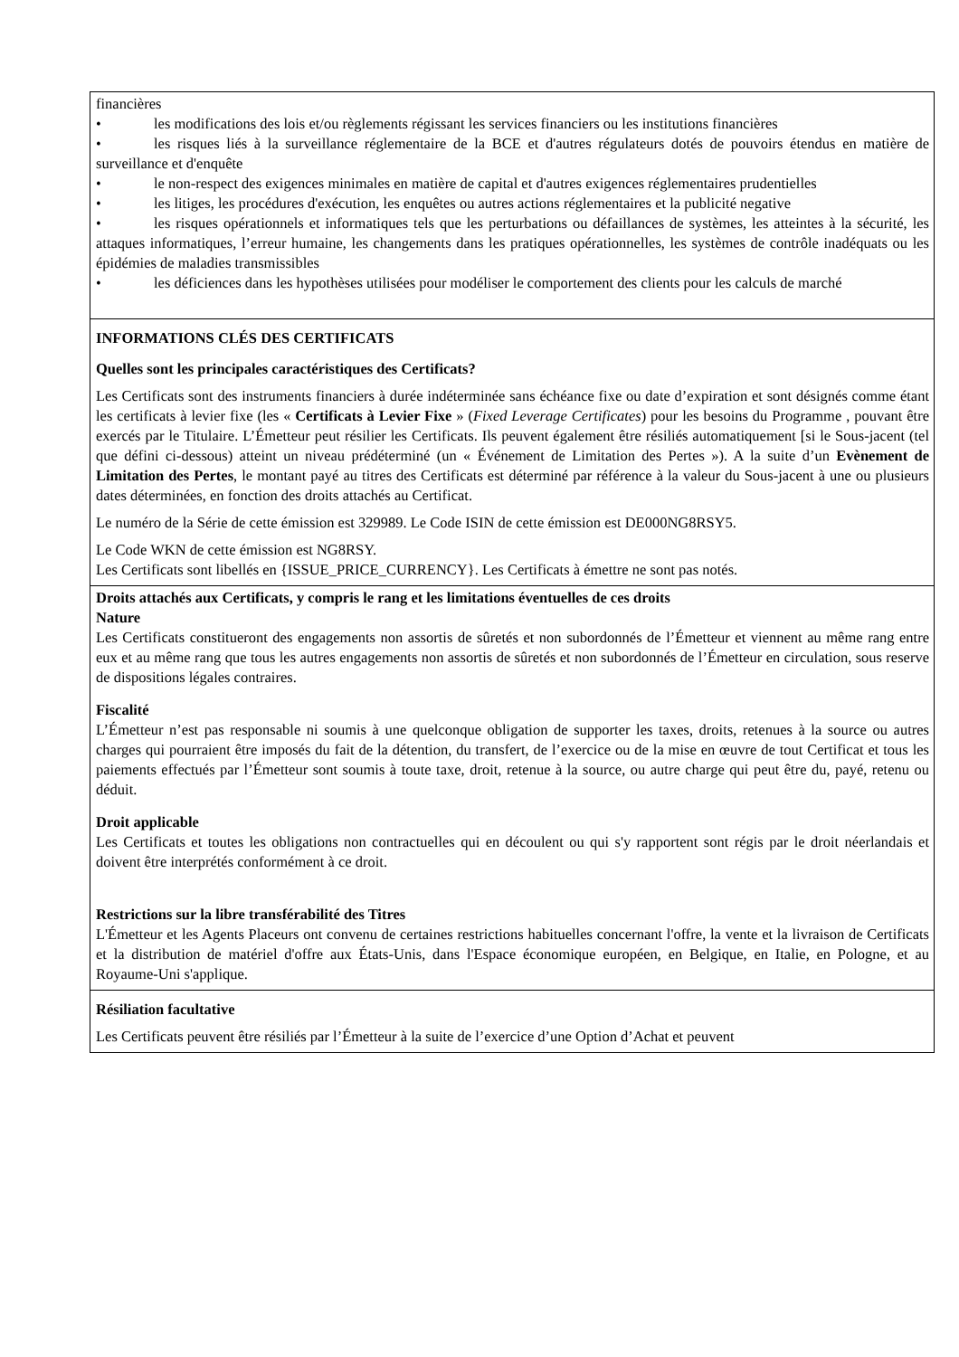financières
• les modifications des lois et/ou règlements régissant les services financiers ou les institutions financières
• les risques liés à la surveillance réglementaire de la BCE et d'autres régulateurs dotés de pouvoirs étendus en matière de surveillance et d'enquête
• le non-respect des exigences minimales en matière de capital et d'autres exigences réglementaires prudentielles
• les litiges, les procédures d'exécution, les enquêtes ou autres actions réglementaires et la publicité negative
• les risques opérationnels et informatiques tels que les perturbations ou défaillances de systèmes, les atteintes à la sécurité, les attaques informatiques, l’erreur humaine, les changements dans les pratiques opérationnelles, les systèmes de contrôle inadéquats ou les épidémies de maladies transmissibles
• les déficiences dans les hypothèses utilisées pour modéliser le comportement des clients pour les calculs de marché
INFORMATIONS CLÉS DES CERTIFICATS
Quelles sont les principales caractéristiques des Certificats?
Les Certificats sont des instruments financiers à durée indéterminée sans échéance fixe ou date d’expiration et sont désignés comme étant les certificats à levier fixe (les « Certificats à Levier Fixe » (Fixed Leverage Certificates) pour les besoins du Programme , pouvant être exercés par le Titulaire. L’Émetteur peut résilier les Certificats. Ils peuvent également être résiliés automatiquement [si le Sous-jacent (tel que défini ci-dessous) atteint un niveau prédéterminé (un « Événement de Limitation des Pertes »). A la suite d’un Evènement de Limitation des Pertes, le montant payé au titres des Certificats est déterminé par référence à la valeur du Sous-jacent à une ou plusieurs dates déterminées, en fonction des droits attachés au Certificat.
Le numéro de la Série de cette émission est 329989. Le Code ISIN de cette émission est DE000NG8RSY5.
Le Code WKN de cette émission est NG8RSY.
Les Certificats sont libellés en {ISSUE_PRICE_CURRENCY}. Les Certificats à émettre ne sont pas notés.
Droits attachés aux Certificats, y compris le rang et les limitations éventuelles de ces droits
Nature
Les Certificats constitueront des engagements non assortis de sûretés et non subordonnés de l’Émetteur et viennent au même rang entre eux et au même rang que tous les autres engagements non assortis de sûretés et non subordonnés de l’Émetteur en circulation, sous reserve de dispositions légales contraires.
Fiscalité
L’Émetteur n’est pas responsable ni soumis à une quelconque obligation de supporter les taxes, droits, retenues à la source ou autres charges qui pourraient être imposés du fait de la détention, du transfert, de l’exercice ou de la mise en œuvre de tout Certificat et tous les paiements effectués par l’Émetteur sont soumis à toute taxe, droit, retenue à la source, ou autre charge qui peut être du, payé, retenu ou déduit.
Droit applicable
Les Certificats et toutes les obligations non contractuelles qui en découlent ou qui s'y rapportent sont régis par le droit néerlandais et doivent être interprétés conformément à ce droit.
Restrictions sur la libre transférabilité des Titres
L'Émetteur et les Agents Placeurs ont convenu de certaines restrictions habituelles concernant l'offre, la vente et la livraison de Certificats et la distribution de matériel d'offre aux États-Unis, dans l'Espace économique européen, en Belgique, en Italie, en Pologne, et au Royaume-Uni s'applique.
Résiliation facultative
Les Certificats peuvent être résiliés par l’Émetteur à la suite de l’exercice d’une Option d’Achat et peuvent